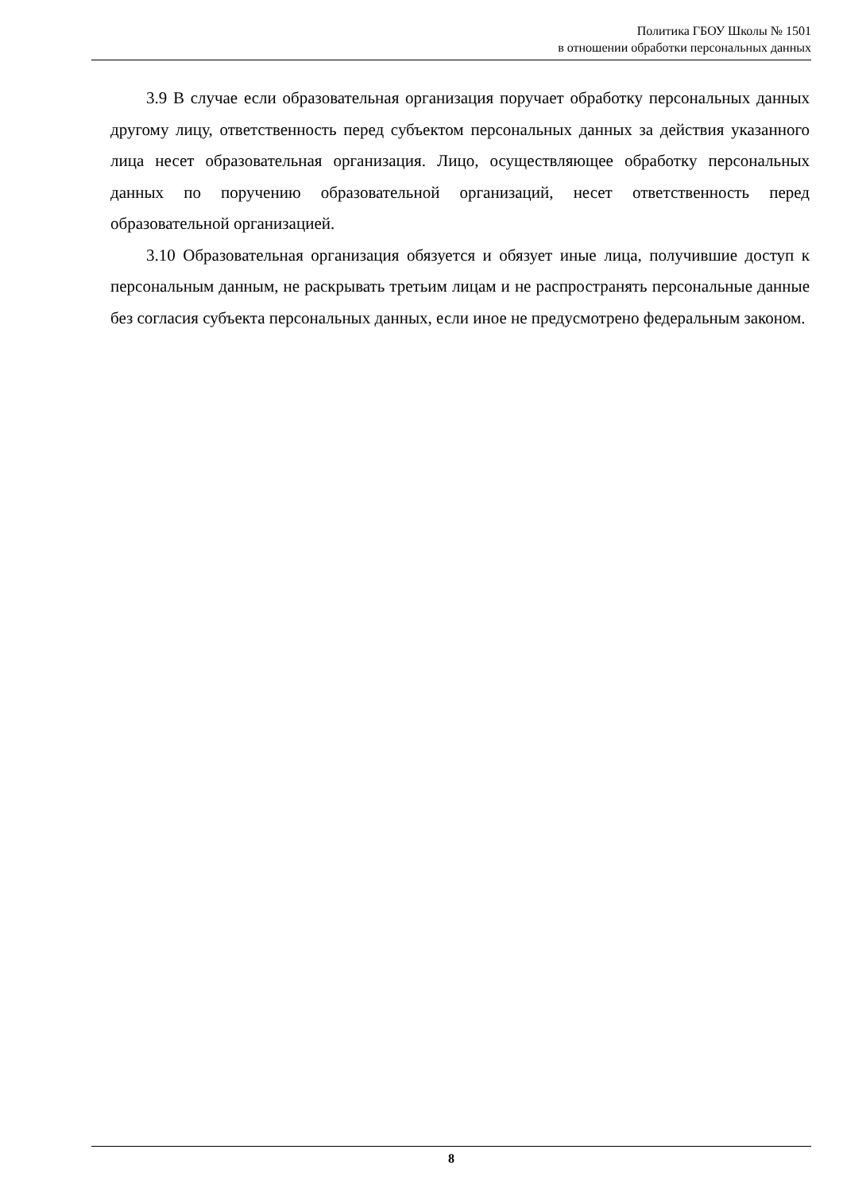Политика ГБОУ Школы № 1501
в отношении обработки персональных данных
3.9 В случае если образовательная организация поручает обработку персональных данных другому лицу, ответственность перед субъектом персональных данных за действия указанного лица несет образовательная организация. Лицо, осуществляющее обработку персональных данных по поручению образовательной организаций, несет ответственность перед образовательной организацией.
3.10 Образовательная организация обязуется и обязует иные лица, получившие доступ к персональным данным, не раскрывать третьим лицам и не распространять персональные данные без согласия субъекта персональных данных, если иное не предусмотрено федеральным законом.
8